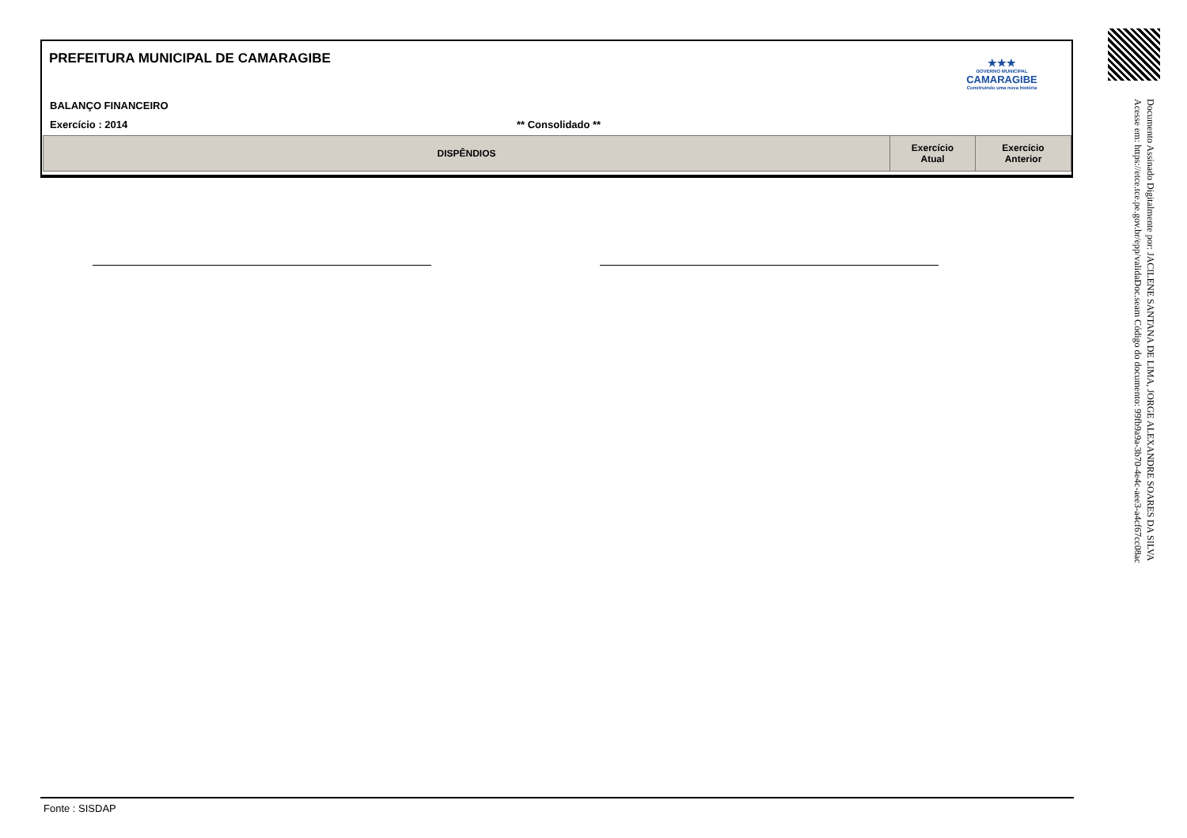PREFEITURA MUNICIPAL DE CAMARAGIBE
★★★
GOVERNO MUNICIPAL
CAMARAGIBE
Construindo uma nova história
BALANÇO FINANCEIRO
Exercício : 2014 ** Consolidado **
| DISPÊNDIOS | Exercício Atual | Exercício Anterior |
| --- | --- | --- |
Fonte : SISDAP
Documento Assinado Digitalmente por: JACILENE SANTANA DE LIMA, JORGE ALEXANDRE SOARES DA SILVA
Acesse em: https://etce.tce.pe.gov.br/epp/validaDoc.seam Código do documento: 99fb9a9a-3b70-4e4c-aee3-a4cf67cc08ac